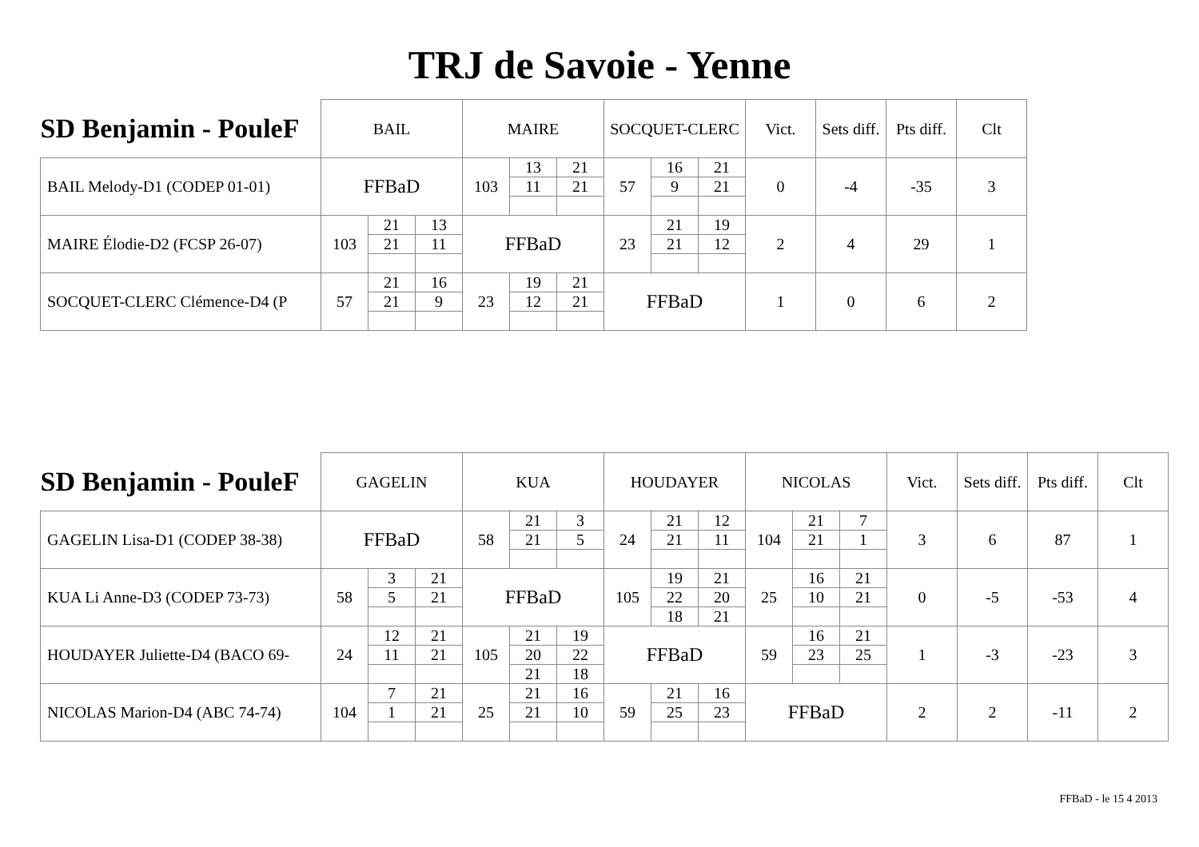TRJ de Savoie - Yenne
| SD Benjamin - PouleF | BAIL | | | MAIRE | | | SOCQUET-CLERC | | | Vict. | Sets diff. | Pts diff. | Clt |
| --- | --- | --- | --- | --- | --- | --- | --- | --- | --- | --- | --- | --- | --- |
| BAIL Melody-D1 (CODEP 01-01) | FFBaD | | | 103 | 13 | 21 | 57 | 16 | 21 | 0 | -4 | -35 | 3 |
| | | | | | 11 | 21 | | 9 | 21 | | | | |
| MAIRE Élodie-D2 (FCSP 26-07) | 103 | 21 | 13 | FFBaD | | | 23 | 21 | 19 | 2 | 4 | 29 | 1 |
| | | 21 | 11 | | | | | 21 | 12 | | | | |
| SOCQUET-CLERC Clémence-D4 (P | 57 | 21 | 16 | 23 | 19 | 21 | FFBaD | | | 1 | 0 | 6 | 2 |
| | | 21 | 9 | | 12 | 21 | | | | | | | |
| SD Benjamin - PouleF | GAGELIN | | | KUA | | | HOUDAYER | | | NICOLAS | | | Vict. | Sets diff. | Pts diff. | Clt |
| --- | --- | --- | --- | --- | --- | --- | --- | --- | --- | --- | --- | --- | --- | --- | --- | --- |
| GAGELIN Lisa-D1 (CODEP 38-38) | FFBaD | | | 58 | 21 | 3 | 24 | 21 | 12 | 104 | 21 | 7 | 3 | 6 | 87 | 1 |
| | | | | | 21 | 5 | | 21 | 11 | | 21 | 1 | | | | |
| KUA Li Anne-D3 (CODEP 73-73) | 58 | 3 | 21 | FFBaD | | | 105 | 19 | 21 | 25 | 16 | 21 | 0 | -5 | -53 | 4 |
| | | 5 | 21 | | | | | 22 | 20 | | 10 | 21 | | | | |
| | | | | | | | | 18 | 21 | | | | | | | |
| HOUDAYER Juliette-D4 (BACO 69- | 24 | 12 | 21 | 105 | 21 | 19 | FFBaD | | | 59 | 16 | 21 | 1 | -3 | -23 | 3 |
| | | 11 | 21 | | 20 | 22 | | | | | 23 | 25 | | | | |
| | | | | | 21 | 18 | | | | | | | | | | |
| NICOLAS Marion-D4 (ABC 74-74) | 104 | 7 | 21 | 25 | 21 | 16 | 59 | 21 | 16 | FFBaD | | | 2 | 2 | -11 | 2 |
| | | 1 | 21 | | 21 | 10 | | 25 | 23 | | | | | | | |
FFBaD - le 15 4 2013